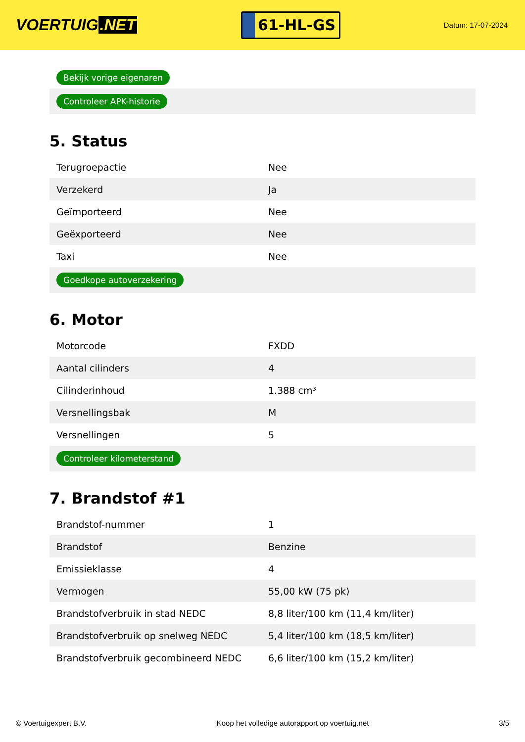VOERTUIG.NET
61-HL-GS
Datum: 17-07-2024
| Bekijk vorige eigenaren |
| Controleer APK-historie |
5. Status
| Terugroepactie | Nee |
| Verzekerd | Ja |
| Geïmporteerd | Nee |
| Geëxporteerd | Nee |
| Taxi | Nee |
| Goedkope autoverzekering | |
6. Motor
| Motorcode | FXDD |
| Aantal cilinders | 4 |
| Cilinderinhoud | 1.388 cm³ |
| Versnellingsbak | M |
| Versnellingen | 5 |
| Controleer kilometerstand | |
7. Brandstof #1
| Brandstof-nummer | 1 |
| Brandstof | Benzine |
| Emissieklasse | 4 |
| Vermogen | 55,00 kW (75 pk) |
| Brandstofverbruik in stad NEDC | 8,8 liter/100 km (11,4 km/liter) |
| Brandstofverbruik op snelweg NEDC | 5,4 liter/100 km (18,5 km/liter) |
| Brandstofverbruik gecombineerd NEDC | 6,6 liter/100 km (15,2 km/liter) |
© Voertuigexpert B.V. Koop het volledige autorapport op voertuig.net 3/5